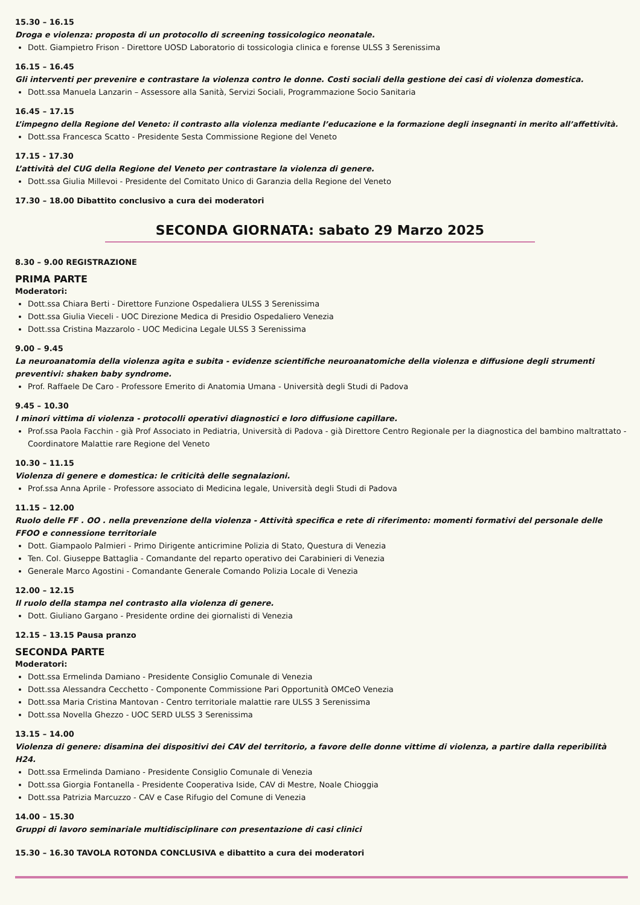15.30 – 16.15
Droga e violenza: proposta di un protocollo di screening tossicologico neonatale.
Dott. Giampietro Frison - Direttore UOSD Laboratorio di tossicologia clinica e forense ULSS 3 Serenissima
16.15 – 16.45
Gli interventi per prevenire e contrastare la violenza contro le donne. Costi sociali della gestione dei casi di violenza domestica.
Dott.ssa Manuela Lanzarin – Assessore alla Sanità, Servizi Sociali, Programmazione Socio Sanitaria
16.45 – 17.15
L’impegno della Regione del Veneto: il contrasto alla violenza mediante l’educazione e la formazione degli insegnanti in merito all’affettività.
Dott.ssa Francesca Scatto - Presidente Sesta Commissione Regione del Veneto
17.15 - 17.30
L’attività del CUG della Regione del Veneto per contrastare la violenza di genere.
Dott.ssa Giulia Millevoi - Presidente del Comitato Unico di Garanzia della Regione del Veneto
17.30 – 18.00 Dibattito conclusivo a cura dei moderatori
SECONDA GIORNATA: sabato 29 Marzo 2025
8.30 – 9.00 REGISTRAZIONE
PRIMA PARTE
Moderatori:
Dott.ssa Chiara Berti - Direttore Funzione Ospedaliera ULSS 3 Serenissima
Dott.ssa Giulia Vieceli - UOC Direzione Medica di Presidio Ospedaliero Venezia
Dott.ssa Cristina Mazzarolo - UOC Medicina Legale ULSS 3 Serenissima
9.00 – 9.45
La neuroanatomia della violenza agita e subita - evidenze scientifiche neuroanatomiche della violenza e diffusione degli strumenti preventivi: shaken baby syndrome.
Prof. Raffaele De Caro - Professore Emerito di Anatomia Umana - Università degli Studi di Padova
9.45 – 10.30
I minori vittima di violenza - protocolli operativi diagnostici e loro diffusione capillare.
Prof.ssa Paola Facchin - già Prof Associato in Pediatria, Università di Padova - già Direttore Centro Regionale per la diagnostica del bambino maltrattato - Coordinatore Malattie rare Regione del Veneto
10.30 – 11.15
Violenza di genere e domestica: le criticità delle segnalazioni.
Prof.ssa Anna Aprile - Professore associato di Medicina legale, Università degli Studi di Padova
11.15 – 12.00
Ruolo delle FF . OO . nella prevenzione della violenza - Attività specifica e rete di riferimento: momenti formativi del personale delle FFOO e connessione territoriale
Dott. Giampaolo Palmieri - Primo Dirigente anticrimine Polizia di Stato, Questura di Venezia
Ten. Col. Giuseppe Battaglia - Comandante del reparto operativo dei Carabinieri di Venezia
Generale Marco Agostini - Comandante Generale Comando Polizia Locale di Venezia
12.00 – 12.15
Il ruolo della stampa nel contrasto alla violenza di genere.
Dott. Giuliano Gargano - Presidente ordine dei giornalisti di Venezia
12.15 – 13.15 Pausa pranzo
SECONDA PARTE
Moderatori:
Dott.ssa Ermelinda Damiano - Presidente Consiglio Comunale di Venezia
Dott.ssa Alessandra Cecchetto - Componente Commissione Pari Opportunità OMCeO Venezia
Dott.ssa Maria Cristina Mantovan - Centro territoriale malattie rare ULSS 3 Serenissima
Dott.ssa Novella Ghezzo - UOC SERD ULSS 3 Serenissima
13.15 – 14.00
Violenza di genere: disamina dei dispositivi dei CAV del territorio, a favore delle donne vittime di violenza, a partire dalla reperibilità H24.
Dott.ssa Ermelinda Damiano - Presidente Consiglio Comunale di Venezia
Dott.ssa Giorgia Fontanella - Presidente Cooperativa Iside, CAV di Mestre, Noale Chioggia
Dott.ssa Patrizia Marcuzzo - CAV e Case Rifugio del Comune di Venezia
14.00 – 15.30
Gruppi di lavoro seminariale multidisciplinare con presentazione di casi clinici
15.30 – 16.30 TAVOLA ROTONDA CONCLUSIVA e dibattito a cura dei moderatori